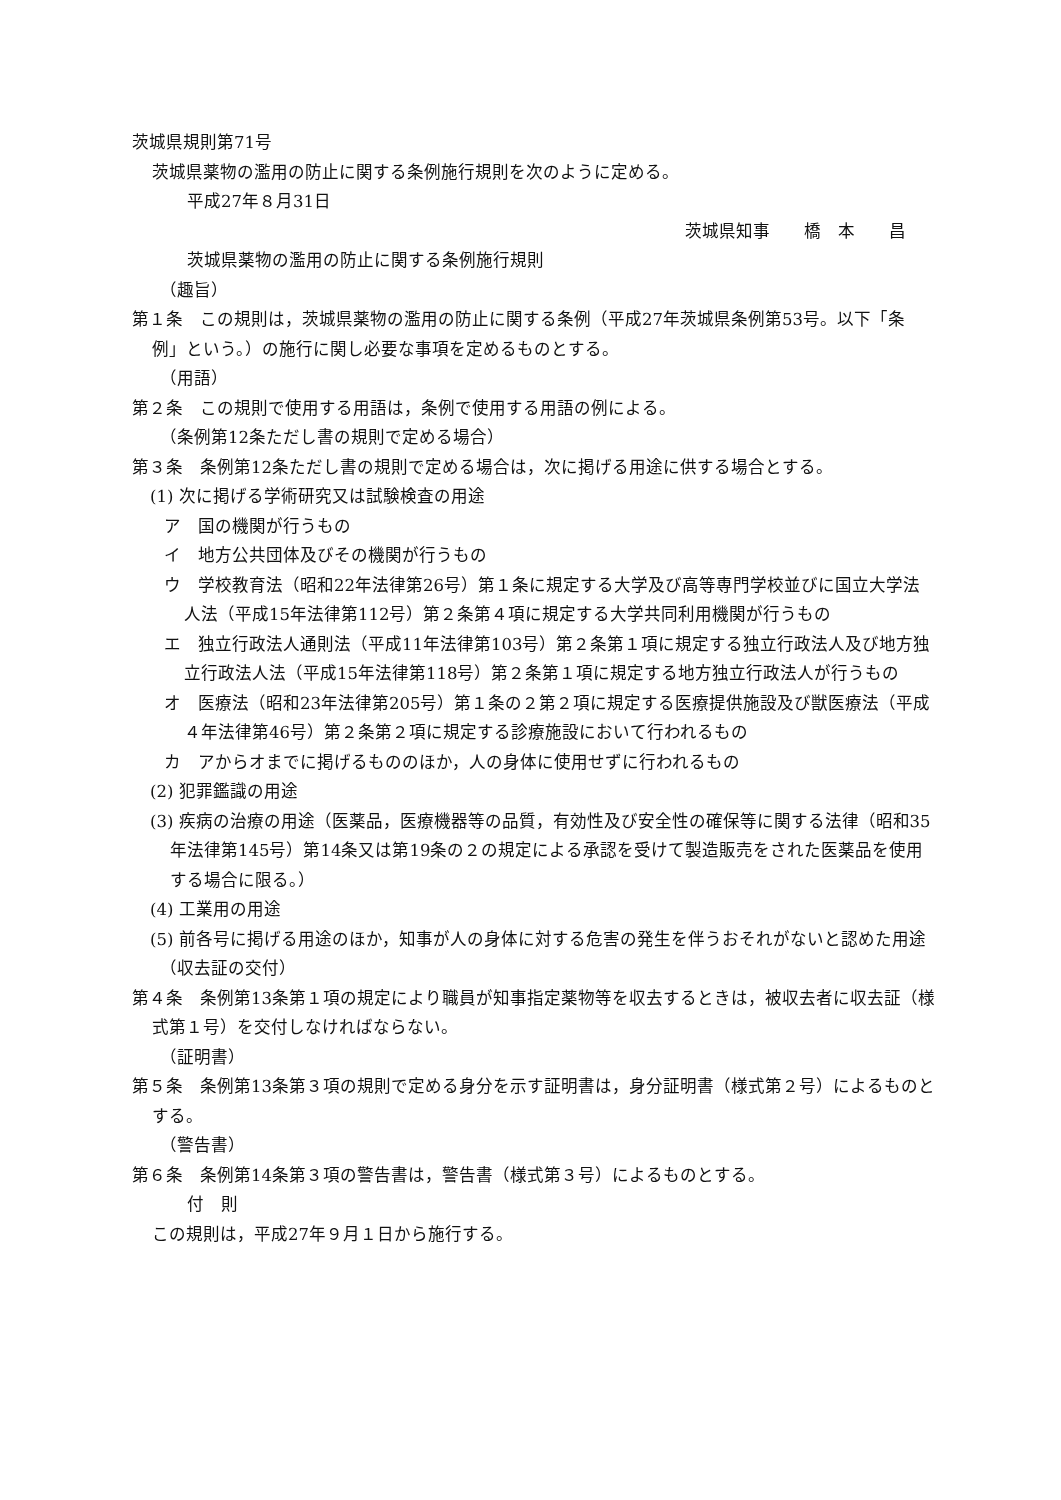茨城県規則第71号
茨城県薬物の濫用の防止に関する条例施行規則を次のように定める。
平成27年８月31日
茨城県知事　　橋　本　　昌
茨城県薬物の濫用の防止に関する条例施行規則
（趣旨）
第１条　この規則は，茨城県薬物の濫用の防止に関する条例（平成27年茨城県条例第53号。以下「条例」という。）の施行に関し必要な事項を定めるものとする。
（用語）
第２条　この規則で使用する用語は，条例で使用する用語の例による。
（条例第12条ただし書の規則で定める場合）
第３条　条例第12条ただし書の規則で定める場合は，次に掲げる用途に供する場合とする。
(1) 次に掲げる学術研究又は試験検査の用途
ア　国の機関が行うもの
イ　地方公共団体及びその機関が行うもの
ウ　学校教育法（昭和22年法律第26号）第１条に規定する大学及び高等専門学校並びに国立大学法人法（平成15年法律第112号）第２条第４項に規定する大学共同利用機関が行うもの
エ　独立行政法人通則法（平成11年法律第103号）第２条第１項に規定する独立行政法人及び地方独立行政法人法（平成15年法律第118号）第２条第１項に規定する地方独立行政法人が行うもの
オ　医療法（昭和23年法律第205号）第１条の２第２項に規定する医療提供施設及び獣医療法（平成４年法律第46号）第２条第２項に規定する診療施設において行われるもの
カ　アからオまでに掲げるもののほか，人の身体に使用せずに行われるもの
(2) 犯罪鑑識の用途
(3) 疾病の治療の用途（医薬品，医療機器等の品質，有効性及び安全性の確保等に関する法律（昭和35年法律第145号）第14条又は第19条の２の規定による承認を受けて製造販売をされた医薬品を使用する場合に限る。）
(4) 工業用の用途
(5) 前各号に掲げる用途のほか，知事が人の身体に対する危害の発生を伴うおそれがないと認めた用途
（収去証の交付）
第４条　条例第13条第１項の規定により職員が知事指定薬物等を収去するときは，被収去者に収去証（様式第１号）を交付しなければならない。
（証明書）
第５条　条例第13条第３項の規則で定める身分を示す証明書は，身分証明書（様式第２号）によるものとする。
（警告書）
第６条　条例第14条第３項の警告書は，警告書（様式第３号）によるものとする。
付　則
この規則は，平成27年９月１日から施行する。